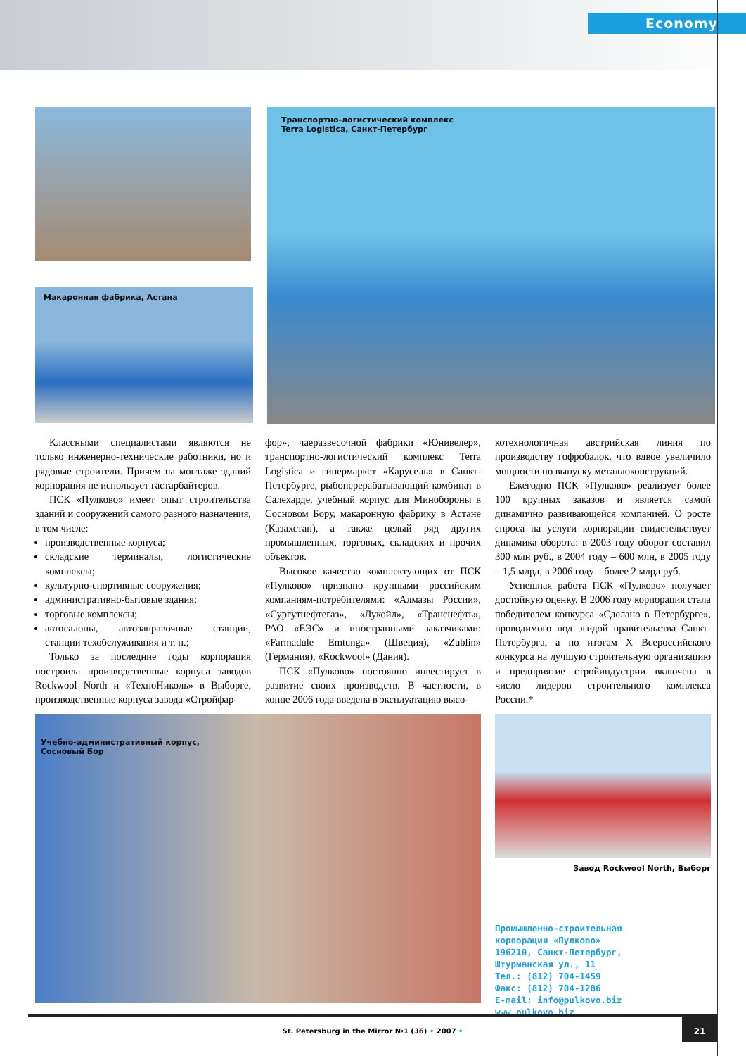Economy
Макаронная фабрика, Астана
Транспортно-логистический комплекс
Terra Logistica, Санкт-Петербург
Классными специалистами являются не только инженерно-технические работники, но и рядовые строители. Причем на монтаже зданий корпорация не использует гастарбайтеров.
ПСК «Пулково» имеет опыт строительства зданий и сооружений самого разного назначения, в том числе:
производственные корпуса;
складские терминалы, логистические комплексы;
культурно-спортивные сооружения;
административно-бытовые здания;
торговые комплексы;
автосалоны, автозаправочные станции, станции техобслуживания и т. п.;
Только за последние годы корпорация построила производственные корпуса заводов Rockwool North и «ТехноНиколь» в Выборге, производственные корпуса завода «Стройфар-
фор», чаеразвесочной фабрики «Юнивелер», транспортно-логистический комплекс Terra Logistica и гипермаркет «Карусель» в Санкт-Петербурге, рыбоперерабатывающий комбинат в Салехарде, учебный корпус для Минобороны в Сосновом Бору, макаронную фабрику в Астане (Казахстан), а также целый ряд других промышленных, торговых, складских и прочих объектов.
Высокое качество комплектующих от ПСК «Пулково» признано крупными российским компаниям-потребителями: «Алмазы России», «Сургутнефтегаз», «Лукойл», «Транснефть», РАО «ЕЭС» и иностранными заказчиками: «Farmadule Emtunga» (Швеция), «Zublin» (Германия), «Rockwool» (Дания).
ПСК «Пулково» постоянно инвестирует в развитие своих производств. В частности, в конце 2006 года введена в эксплуатацию высо-
котехнологичная австрийская линия по производству гофробалок, что вдвое увеличило мощности по выпуску металлоконструкций.
Ежегодно ПСК «Пулково» реализует более 100 крупных заказов и является самой динамично развивающейся компанией. О росте спроса на услуги корпорации свидетельствует динамика оборота: в 2003 году оборот составил 300 млн руб., в 2004 году – 600 млн, в 2005 году – 1,5 млрд, в 2006 году – более 2 млрд руб.
Успешная работа ПСК «Пулково» получает достойную оценку. В 2006 году корпорация стала победителем конкурса «Сделано в Петербурге», проводимого под эгидой правительства Санкт-Петербурга, а по итогам X Всероссийского конкурса на лучшую строительную организацию и предприятие стройиндустрии включена в число лидеров строительного комплекса России.*
Учебно-административный корпус,
Сосновый Бор
Завод Rockwool North, Выборг
Промышленно-строительная
корпорация «Пулково»
196210, Санкт-Петербург,
Штурманская ул., 11
Тел.: (812) 704-1459
Факс: (812) 704-1286
E-mail: info@pulkovo.biz
www.pulkovo.biz
St. Petersburg in the Mirror №1 (36) • 2007 •
21